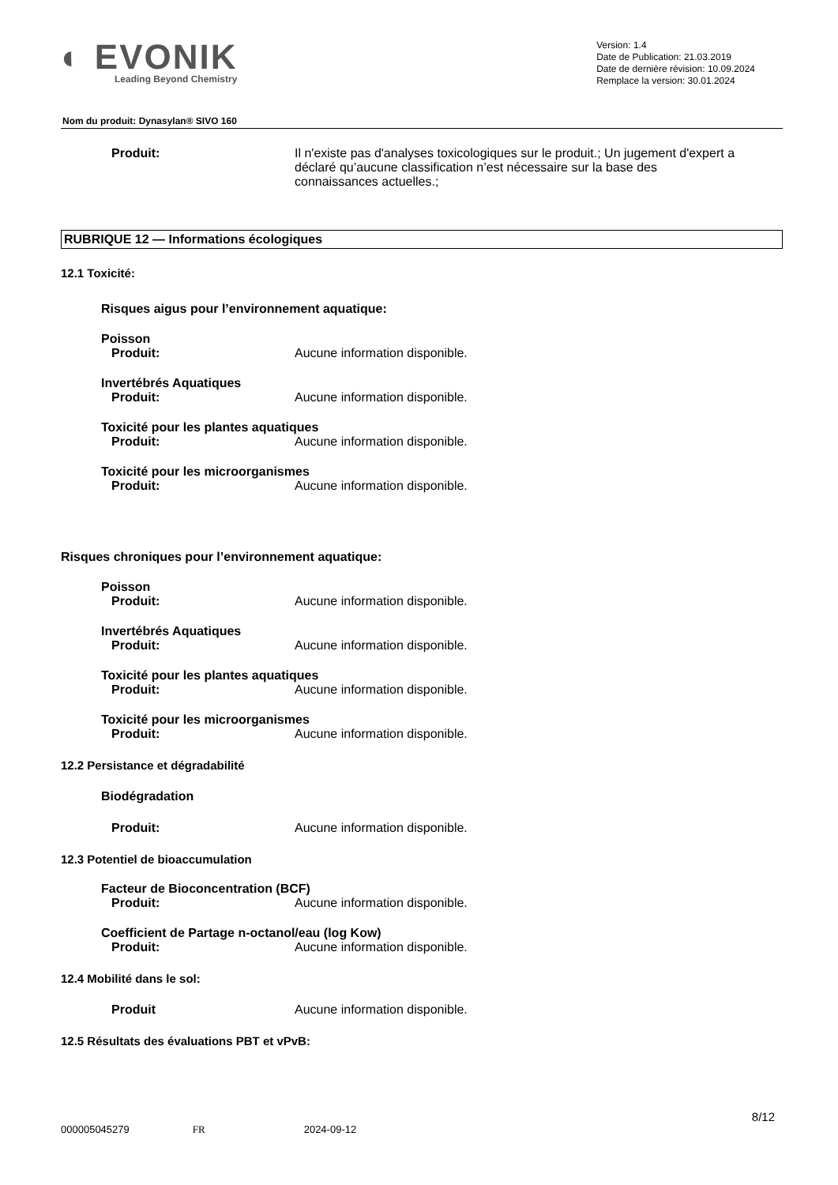◐ EVONIK
Leading Beyond Chemistry
Version: 1.4
Date de Publication: 21.03.2019
Date de dernière révision: 10.09.2024
Remplace la version: 30.01.2024
Nom du produit: Dynasylan® SIVO 160
Produit: Il n'existe pas d'analyses toxicologiques sur le produit.; Un jugement d'expert a déclaré qu’aucune classification n’est nécessaire sur la base des connaissances actuelles.;
RUBRIQUE 12 — Informations écologiques
12.1 Toxicité:
Risques aigus pour l’environnement aquatique:
Poisson
Produit: Aucune information disponible.
Invertébrés Aquatiques
Produit: Aucune information disponible.
Toxicité pour les plantes aquatiques
Produit: Aucune information disponible.
Toxicité pour les microorganismes
Produit: Aucune information disponible.
Risques chroniques pour l’environnement aquatique:
Poisson
Produit: Aucune information disponible.
Invertébrés Aquatiques
Produit: Aucune information disponible.
Toxicité pour les plantes aquatiques
Produit: Aucune information disponible.
Toxicité pour les microorganismes
Produit: Aucune information disponible.
12.2 Persistance et dégradabilité
Biodégradation
Produit: Aucune information disponible.
12.3 Potentiel de bioaccumulation
Facteur de Bioconcentration (BCF)
Produit: Aucune information disponible.
Coefficient de Partage n-octanol/eau (log Kow)
Produit: Aucune information disponible.
12.4 Mobilité dans le sol:
Produit Aucune information disponible.
12.5 Résultats des évaluations PBT et vPvB:
8/12
000005045279 FR 2024-09-12